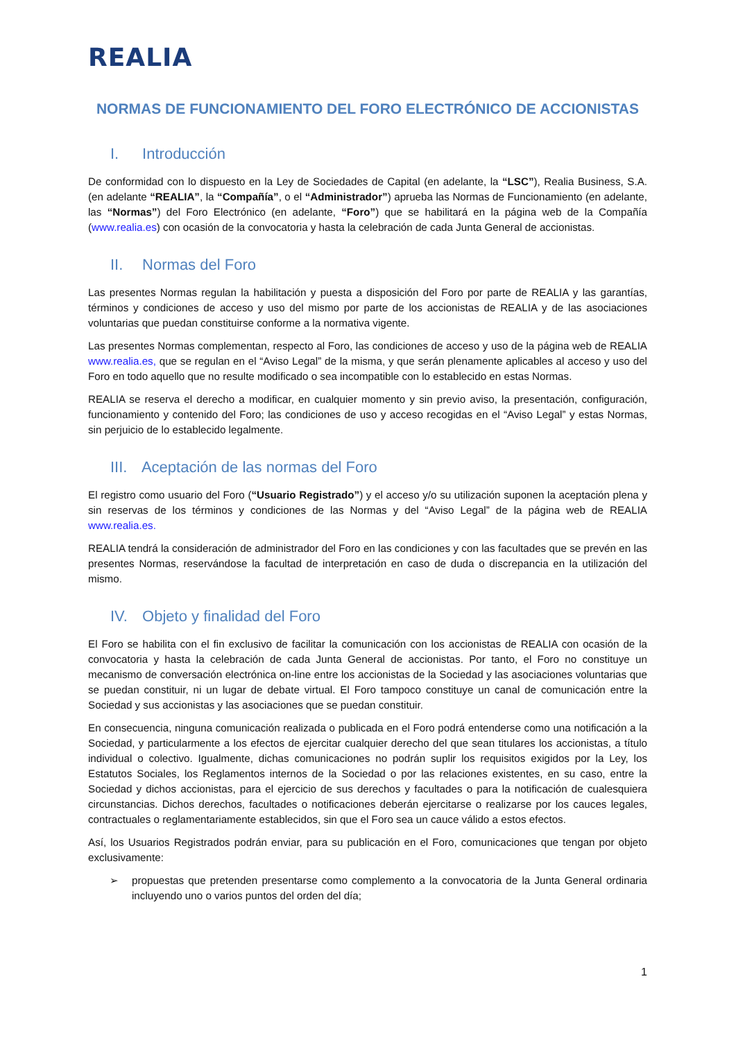REALIA
NORMAS DE FUNCIONAMIENTO DEL FORO ELECTRÓNICO DE ACCIONISTAS
I. Introducción
De conformidad con lo dispuesto en la Ley de Sociedades de Capital (en adelante, la “LSC”), Realia Business, S.A. (en adelante “REALIA”, la “Compañía”, o el “Administrador”) aprueba las Normas de Funcionamiento (en adelante, las “Normas”) del Foro Electrónico (en adelante, “Foro”) que se habilitará en la página web de la Compañía (www.realia.es) con ocasión de la convocatoria y hasta la celebración de cada Junta General de accionistas.
II. Normas del Foro
Las presentes Normas regulan la habilitación y puesta a disposición del Foro por parte de REALIA y las garantías, términos y condiciones de acceso y uso del mismo por parte de los accionistas de REALIA y de las asociaciones voluntarias que puedan constituirse conforme a la normativa vigente.
Las presentes Normas complementan, respecto al Foro, las condiciones de acceso y uso de la página web de REALIA www.realia.es, que se regulan en el “Aviso Legal” de la misma, y que serán plenamente aplicables al acceso y uso del Foro en todo aquello que no resulte modificado o sea incompatible con lo establecido en estas Normas.
REALIA se reserva el derecho a modificar, en cualquier momento y sin previo aviso, la presentación, configuración, funcionamiento y contenido del Foro; las condiciones de uso y acceso recogidas en el “Aviso Legal” y estas Normas, sin perjuicio de lo establecido legalmente.
III. Aceptación de las normas del Foro
El registro como usuario del Foro (“Usuario Registrado”) y el acceso y/o su utilización suponen la aceptación plena y sin reservas de los términos y condiciones de las Normas y del “Aviso Legal” de la página web de REALIA www.realia.es.
REALIA tendrá la consideración de administrador del Foro en las condiciones y con las facultades que se prevén en las presentes Normas, reservándose la facultad de interpretación en caso de duda o discrepancia en la utilización del mismo.
IV. Objeto y finalidad del Foro
El Foro se habilita con el fin exclusivo de facilitar la comunicación con los accionistas de REALIA con ocasión de la convocatoria y hasta la celebración de cada Junta General de accionistas. Por tanto, el Foro no constituye un mecanismo de conversación electrónica on-line entre los accionistas de la Sociedad y las asociaciones voluntarias que se puedan constituir, ni un lugar de debate virtual. El Foro tampoco constituye un canal de comunicación entre la Sociedad y sus accionistas y las asociaciones que se puedan constituir.
En consecuencia, ninguna comunicación realizada o publicada en el Foro podrá entenderse como una notificación a la Sociedad, y particularmente a los efectos de ejercitar cualquier derecho del que sean titulares los accionistas, a título individual o colectivo. Igualmente, dichas comunicaciones no podrán suplir los requisitos exigidos por la Ley, los Estatutos Sociales, los Reglamentos internos de la Sociedad o por las relaciones existentes, en su caso, entre la Sociedad y dichos accionistas, para el ejercicio de sus derechos y facultades o para la notificación de cualesquiera circunstancias. Dichos derechos, facultades o notificaciones deberán ejercitarse o realizarse por los cauces legales, contractuales o reglamentariamente establecidos, sin que el Foro sea un cauce válido a estos efectos.
Así, los Usuarios Registrados podrán enviar, para su publicación en el Foro, comunicaciones que tengan por objeto exclusivamente:
➢ propuestas que pretenden presentarse como complemento a la convocatoria de la Junta General ordinaria incluyendo uno o varios puntos del orden del día;
1